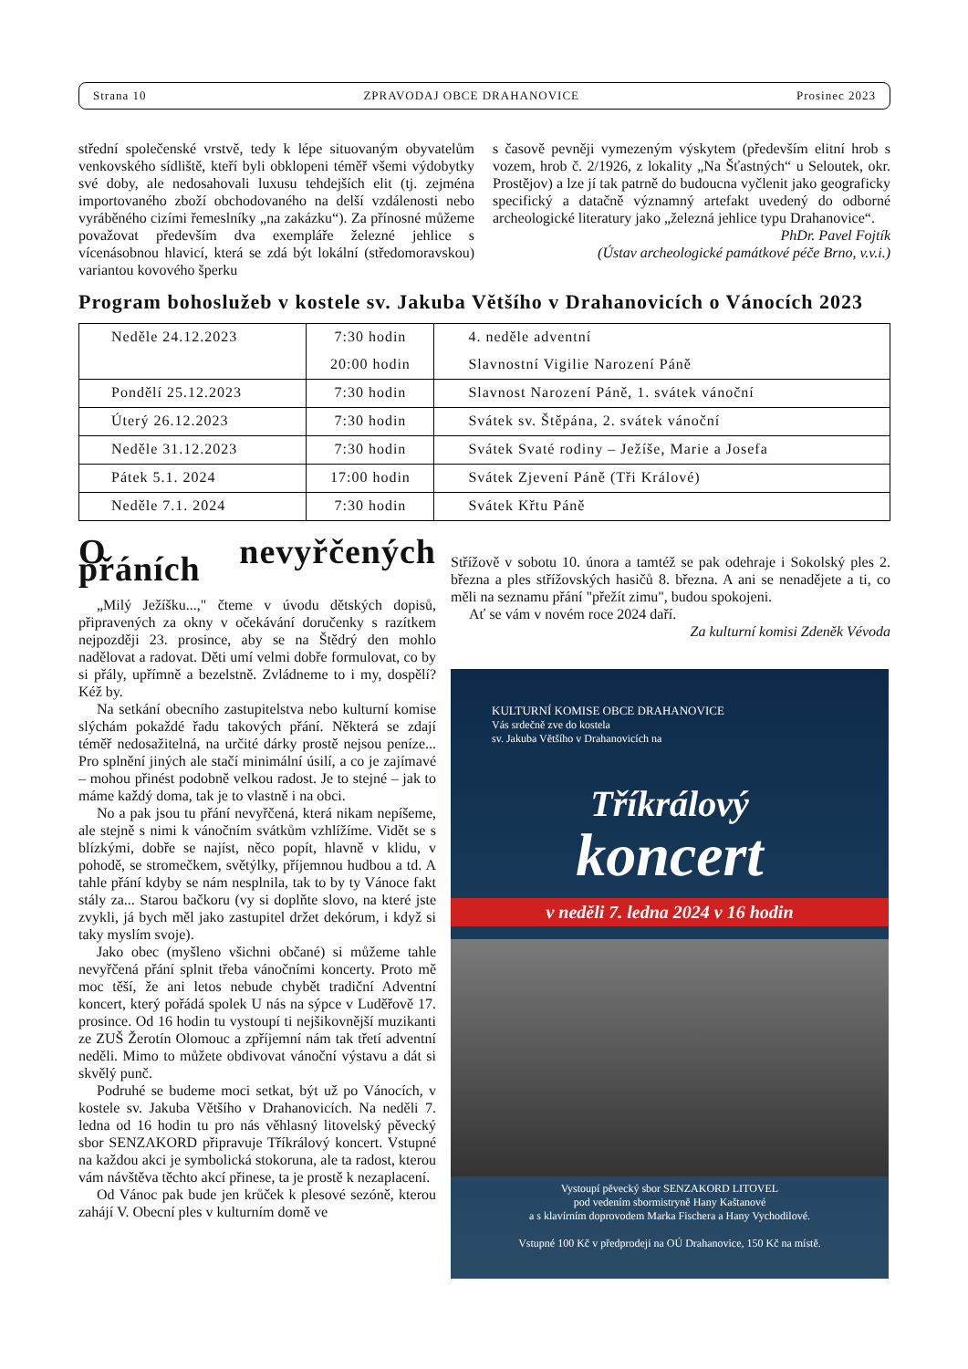Strana 10 ZPRAVODAJ OBCE DRAHANOVICE Prosinec 2023
střední společenské vrstvě, tedy k lépe situovaným obyvatelům venkovského sídliště, kteří byli obklopeni téměř všemi výdobytky své doby, ale nedosahovali luxusu tehdejších elit (tj. zejména importovaného zboží obchodovaného na delší vzdálenosti nebo vyráběného cizími řemeslníky „na zakázku“). Za přínosné můžeme považovat především dva exempláře železné jehlice s vícenásobnou hlavicí, která se zdá být lokální (středomoravskou) variantou kovového šperku
s časově pevněji vymezeným výskytem (především elitní hrob s vozem, hrob č. 2/1926, z lokality „Na Šťastných“ u Seloutek, okr. Prostějov) a lze jí tak patrně do budoucna vyčlenit jako geograficky specifický a datačně významný artefakt uvedený do odborné archeologické literatury jako „železná jehlice typu Drahanovice“.
PhDr. Pavel Fojtík
(Ústav archeologické památkové péče Brno, v.v.i.)
Program bohoslužeb v kostele sv. Jakuba Většího v Drahanovicích o Vánocích 2023
| Neděle 24.12.2023 | 7:30 hodin | 4. neděle adventní |
| | 20:00 hodin | Slavnostní Vigilie Narození Páně |
| Pondělí 25.12.2023 | 7:30 hodin | Slavnost Narození Páně, 1. svátek vánoční |
| Úterý 26.12.2023 | 7:30 hodin | Svátek sv. Štěpána, 2. svátek vánoční |
| Neděle 31.12.2023 | 7:30 hodin | Svátek Svaté rodiny – Ježíše, Marie a Josefa |
| Pátek 5.1. 2024 | 17:00 hodin | Svátek Zjevení Páně (Tři Králové) |
| Neděle 7.1. 2024 | 7:30 hodin | Svátek Křtu Páně |
O nevyřčených přáních
„Milý Ježíšku...," čteme v úvodu dětských dopisů, připravených za okny v očekávání doručenky s razítkem nejpozději 23. prosince, aby se na Štědrý den mohlo nadělovat a radovat. Děti umí velmi dobře formulovat, co by si přály, upřímně a bezelstně. Zvládneme to i my, dospělí? Kéž by.
Na setkání obecního zastupitelstva nebo kulturní komise slýchám pokaždé řadu takových přání. Některá se zdají téměř nedosažitelná, na určité dárky prostě nejsou peníze... Pro splnění jiných ale stačí minimální úsilí, a co je zajímavé – mohou přinést podobně velkou radost. Je to stejné – jak to máme každý doma, tak je to vlastně i na obci.
No a pak jsou tu přání nevyřčená, která nikam nepíšeme, ale stejně s nimi k vánočním svátkům vzhlížíme. Vidět se s blízkými, dobře se najíst, něco popít, hlavně v klidu, v pohodě, se stromečkem, světýlky, příjemnou hudbou a td. A tahle přání kdyby se nám nesplnila, tak to by ty Vánoce fakt stály za... Starou bačkoru (vy si doplňte slovo, na které jste zvykli, já bych měl jako zastupitel držet dekórum, i když si taky myslím svoje).
Jako obec (myšleno všichni občané) si můžeme tahle nevyřčená přání splnit třeba vánočními koncerty. Proto mě moc těší, že ani letos nebude chybět tradiční Adventní koncert, který pořádá spolek U nás na sýpce v Luděřově 17. prosince. Od 16 hodin tu vystoupí ti nejšikovnější muzikanti ze ZUŠ Žerotín Olomouc a zpříjemní nám tak třetí adventní neděli. Mimo to můžete obdivovat vánoční výstavu a dát si skvělý punč.
Podruhé se budeme moci setkat, být už po Vánocích, v kostele sv. Jakuba Většího v Drahanovicích. Na neděli 7. ledna od 16 hodin tu pro nás věhlasný litovelský pěvecký sbor SENZAKORD připravuje Tříkrálový koncert. Vstupné na každou akci je symbolická stokoruna, ale ta radost, kterou vám návštěva těchto akcí přinese, ta je prostě k nezaplacení.
Od Vánoc pak bude jen krůček k plesové sezóně, kterou zahájí V. Obecní ples v kulturním domě ve
Střížově v sobotu 10. února a tamtéž se pak odehraje i Sokolský ples 2. března a ples střížovských hasičů 8. března. A ani se nenadějete a ti, co měli na seznamu přání "přežít zimu", budou spokojeni.
Ať se vám v novém roce 2024 daří.
Za kulturní komisi Zdeněk Vévoda
KULTURNÍ KOMISE OBCE DRAHANOVICE
Vás srdečně zve do kostela
sv. Jakuba Většího v Drahanovicích na
Tříkrálový
koncert
v neděli 7. ledna 2024 v 16 hodin
Vystoupí pěvecký sbor SENZAKORD LITOVEL
pod vedením sbormistryně Hany Kaštanové
a s klavírním doprovodem Marka Fischera a Hany Vychodilové.
Vstupné 100 Kč v předprodeji na OÚ Drahanovice, 150 Kč na místě.